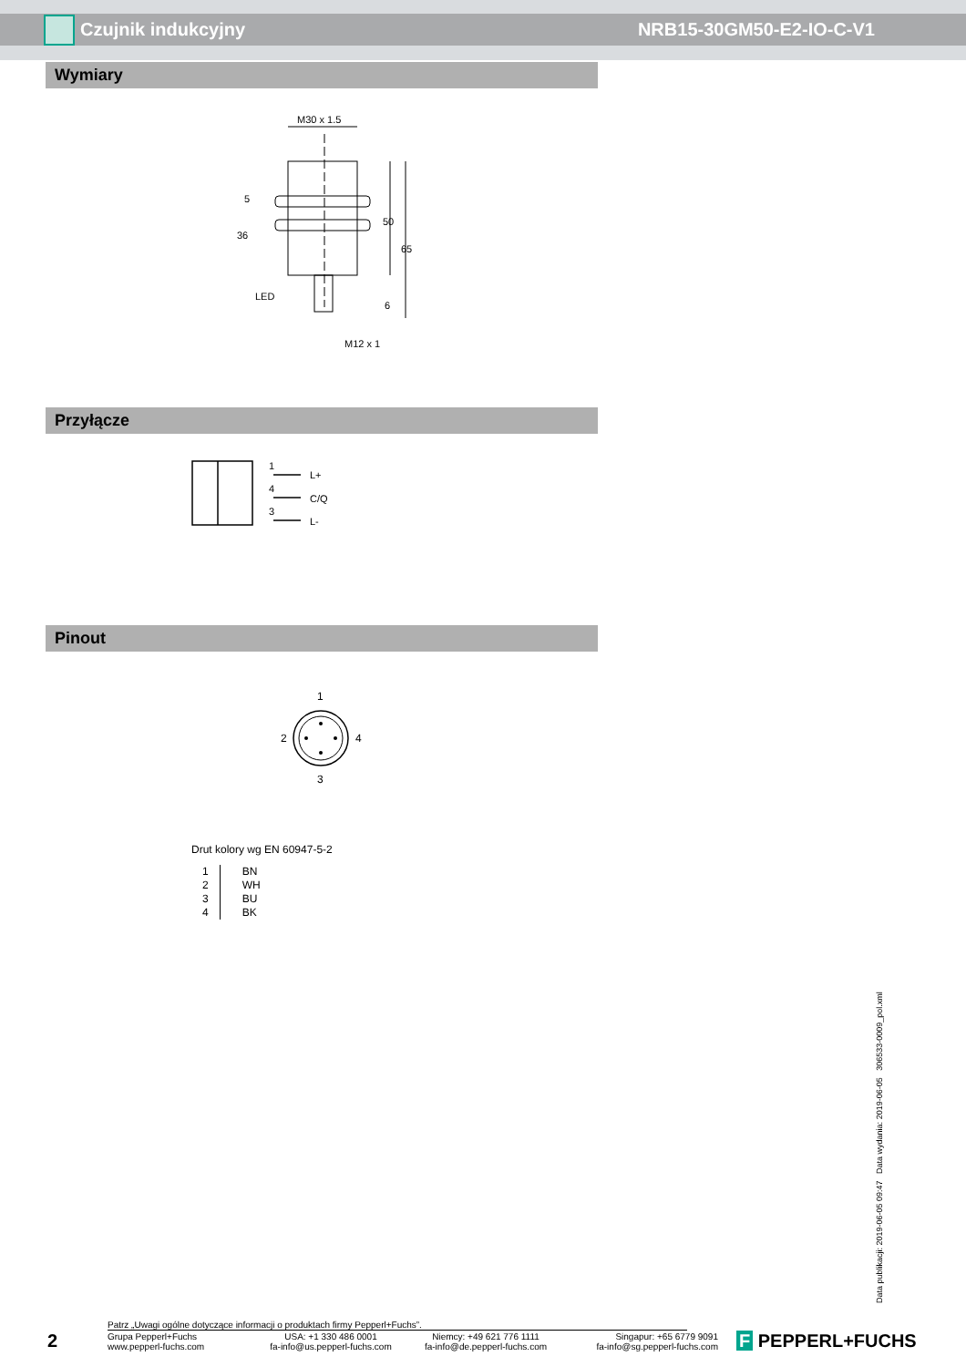Czujnik indukcyjny NRB15-30GM50-E2-IO-C-V1
Wymiary
M30 x 1.5
36
LED
M12 x 1
50
65
5
6
Przyłącze
1
L+
4
C/Q
3
L-
Pinout
1
2
4
3
Drut kolory wg EN 60947-5-2
| 1 | BN |
| 2 | WH |
| 3 | BU |
| 4 | BK |
Data publikacji: 2019-06-05 09:47 Data wydania: 2019-06-05 306533-0009_pol.xml
Patrz „Uwagi ogólne dotyczące informacji o produktach firmy Pepperl+Fuchs”.
2
Grupa Pepperl+Fuchs
www.pepperl-fuchs.com
USA: +1 330 486 0001
fa-info@us.pepperl-fuchs.com
Niemcy: +49 621 776 1111
fa-info@de.pepperl-fuchs.com
Singapur: +65 6779 9091
fa-info@sg.pepperl-fuchs.com
F PEPPERL+FUCHS